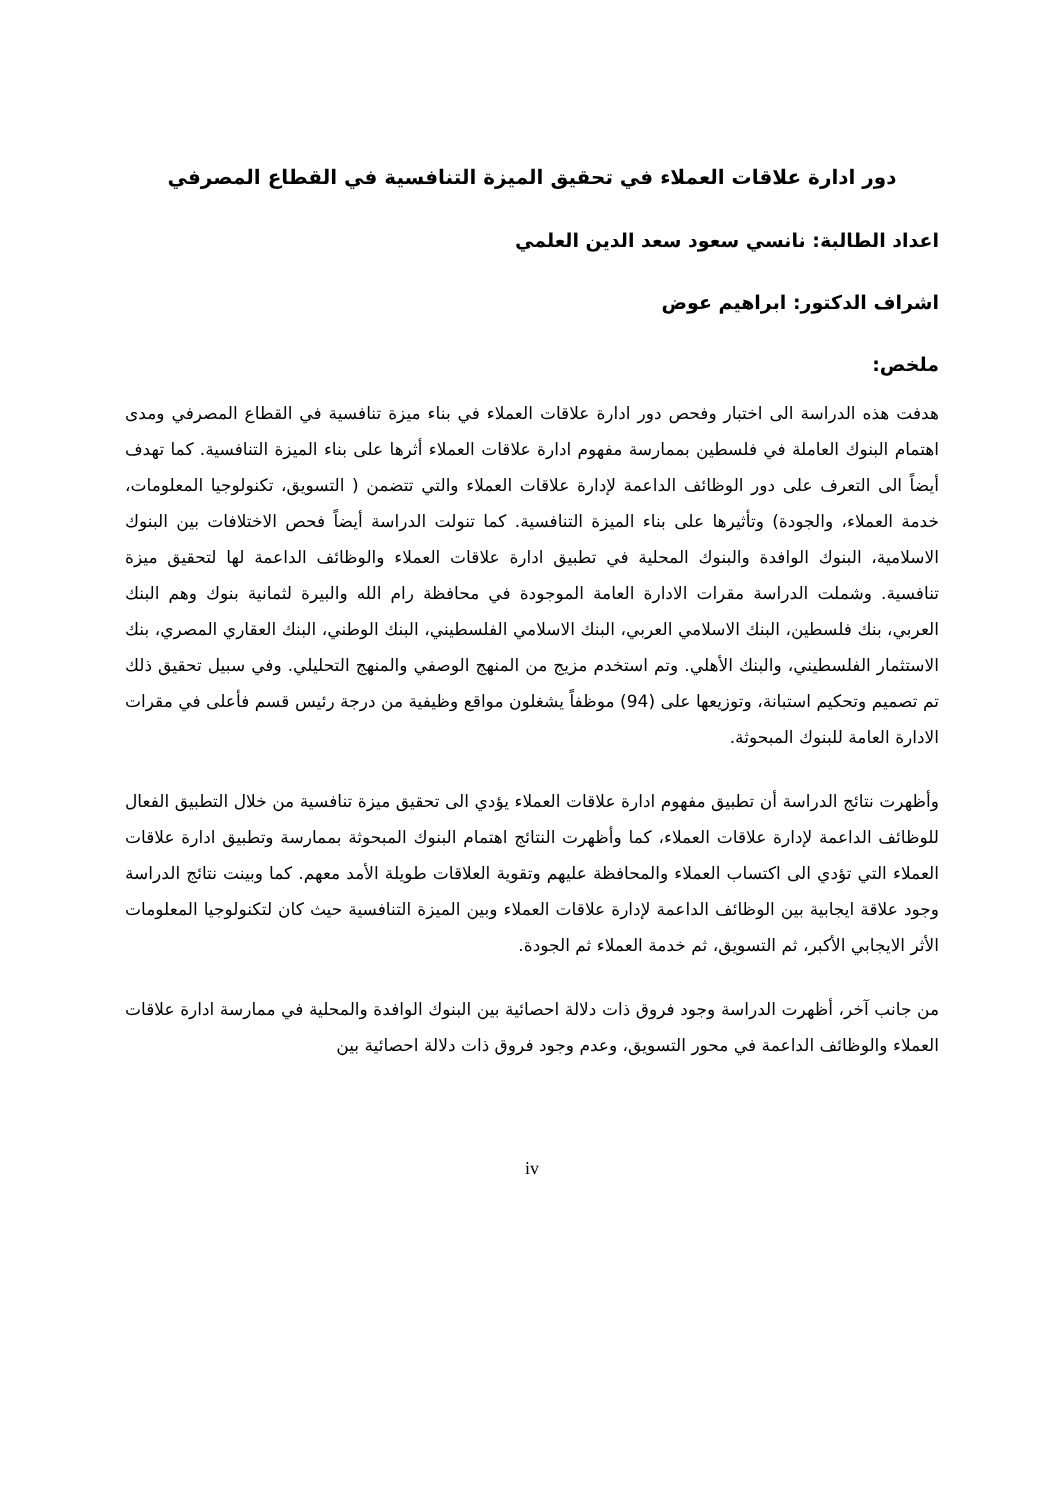دور ادارة علاقات العملاء في تحقيق الميزة التنافسية في القطاع المصرفي
اعداد الطالبة: نانسي سعود سعد الدين العلمي
اشراف الدكتور: ابراهيم عوض
ملخص:
هدفت هذه الدراسة الى اختبار وفحص دور ادارة علاقات العملاء في بناء ميزة تنافسية في القطاع المصرفي ومدى اهتمام البنوك العاملة في فلسطين بممارسة مفهوم ادارة علاقات العملاء أثرها على بناء الميزة التنافسية. كما تهدف أيضاً الى التعرف على دور الوظائف الداعمة لإدارة علاقات العملاء والتي تتضمن ( التسويق، تكنولوجيا المعلومات، خدمة العملاء، والجودة) وتأثيرها على بناء الميزة التنافسية. كما تنولت الدراسة أيضاً فحص الاختلافات بين البنوك الاسلامية، البنوك الوافدة والبنوك المحلية في تطبيق ادارة علاقات العملاء والوظائف الداعمة لها لتحقيق ميزة تنافسية. وشملت الدراسة مقرات الادارة العامة الموجودة في محافظة رام الله والبيرة لثمانية بنوك وهم البنك العربي، بنك فلسطين، البنك الاسلامي العربي، البنك الاسلامي الفلسطيني، البنك الوطني، البنك العقاري المصري، بنك الاستثمار الفلسطيني، والبنك الأهلي. وتم استخدم مزيج من المنهج الوصفي والمنهج التحليلي. وفي سبيل تحقيق ذلك تم تصميم وتحكيم استبانة، وتوزيعها على (94) موظفاً يشغلون مواقع وظيفية من درجة رئيس قسم فأعلى في مقرات الادارة العامة للبنوك المبحوثة.
وأظهرت نتائج الدراسة أن تطبيق مفهوم ادارة علاقات العملاء يؤدي الى تحقيق ميزة تنافسية من خلال التطبيق الفعال للوظائف الداعمة لإدارة علاقات العملاء، كما وأظهرت النتائج اهتمام البنوك المبحوثة بممارسة وتطبيق ادارة علاقات العملاء التي تؤدي الى اكتساب العملاء والمحافظة عليهم وتقوية العلاقات طويلة الأمد معهم. كما وبينت نتائج الدراسة وجود علاقة ايجابية بين الوظائف الداعمة لإدارة علاقات العملاء وبين الميزة التنافسية حيث كان لتكنولوجيا المعلومات الأثر الايجابي الأكبر، ثم التسويق، ثم خدمة العملاء ثم الجودة.
من جانب آخر، أظهرت الدراسة وجود فروق ذات دلالة احصائية بين البنوك الوافدة والمحلية في ممارسة ادارة علاقات العملاء والوظائف الداعمة في محور التسويق، وعدم وجود فروق ذات دلالة احصائية بين
iv